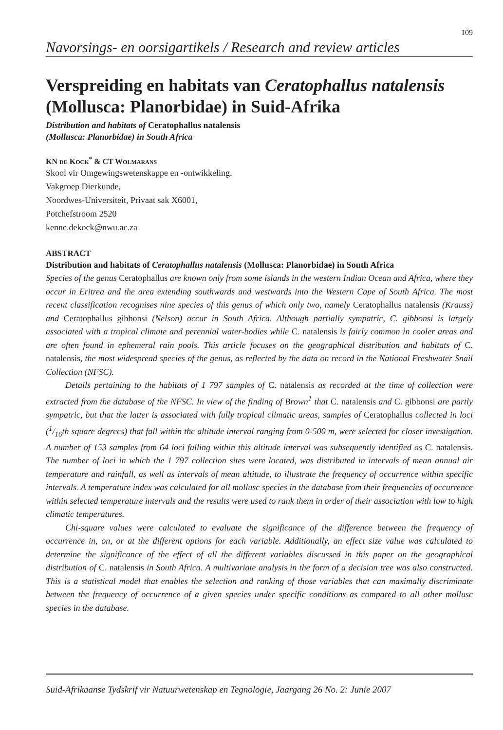109
Navorsings- en oorsigartikels / Research and review articles
Verspreiding en habitats van Ceratophallus natalensis (Mollusca: Planorbidae) in Suid-Afrika
Distribution and habitats of Ceratophallus natalensis
(Mollusca: Planorbidae) in South Africa
KN DE KOCK<sup>*</sup> & CT WOLMARANS
Skool vir Omgewingswetenskappe en -ontwikkeling.
Vakgroep Dierkunde,
Noordwes-Universiteit, Privaat sak X6001,
Potchefstroom 2520
kenne.dekock@nwu.ac.za
ABSTRACT
Distribution and habitats of Ceratophallus natalensis (Mollusca: Planorbidae) in South Africa
Species of the genus Ceratophallus are known only from some islands in the western Indian Ocean and Africa, where they occur in Eritrea and the area extending southwards and westwards into the Western Cape of South Africa. The most recent classification recognises nine species of this genus of which only two, namely Ceratophallus natalensis (Krauss) and Ceratophallus gibbonsi (Nelson) occur in South Africa. Although partially sympatric, C. gibbonsi is largely associated with a tropical climate and perennial water-bodies while C. natalensis is fairly common in cooler areas and are often found in ephemeral rain pools. This article focuses on the geographical distribution and habitats of C. natalensis, the most widespread species of the genus, as reflected by the data on record in the National Freshwater Snail Collection (NFSC).
Details pertaining to the habitats of 1 797 samples of C. natalensis as recorded at the time of collection were extracted from the database of the NFSC. In view of the finding of Brown<sup>1</sup> that C. natalensis and C. gibbonsi are partly sympatric, but that the latter is associated with fully tropical climatic areas, samples of Ceratophallus collected in loci (1/16th square degrees) that fall within the altitude interval ranging from 0-500 m, were selected for closer investigation. A number of 153 samples from 64 loci falling within this altitude interval was subsequently identified as C. natalensis. The number of loci in which the 1 797 collection sites were located, was distributed in intervals of mean annual air temperature and rainfall, as well as intervals of mean altitude, to illustrate the frequency of occurrence within specific intervals. A temperature index was calculated for all mollusc species in the database from their frequencies of occurrence within selected temperature intervals and the results were used to rank them in order of their association with low to high climatic temperatures.
Chi-square values were calculated to evaluate the significance of the difference between the frequency of occurrence in, on, or at the different options for each variable. Additionally, an effect size value was calculated to determine the significance of the effect of all the different variables discussed in this paper on the geographical distribution of C. natalensis in South Africa. A multivariate analysis in the form of a decision tree was also constructed. This is a statistical model that enables the selection and ranking of those variables that can maximally discriminate between the frequency of occurrence of a given species under specific conditions as compared to all other mollusc species in the database.
Suid-Afrikaanse Tydskrif vir Natuurwetenskap en Tegnologie, Jaargang 26 No. 2: Junie 2007